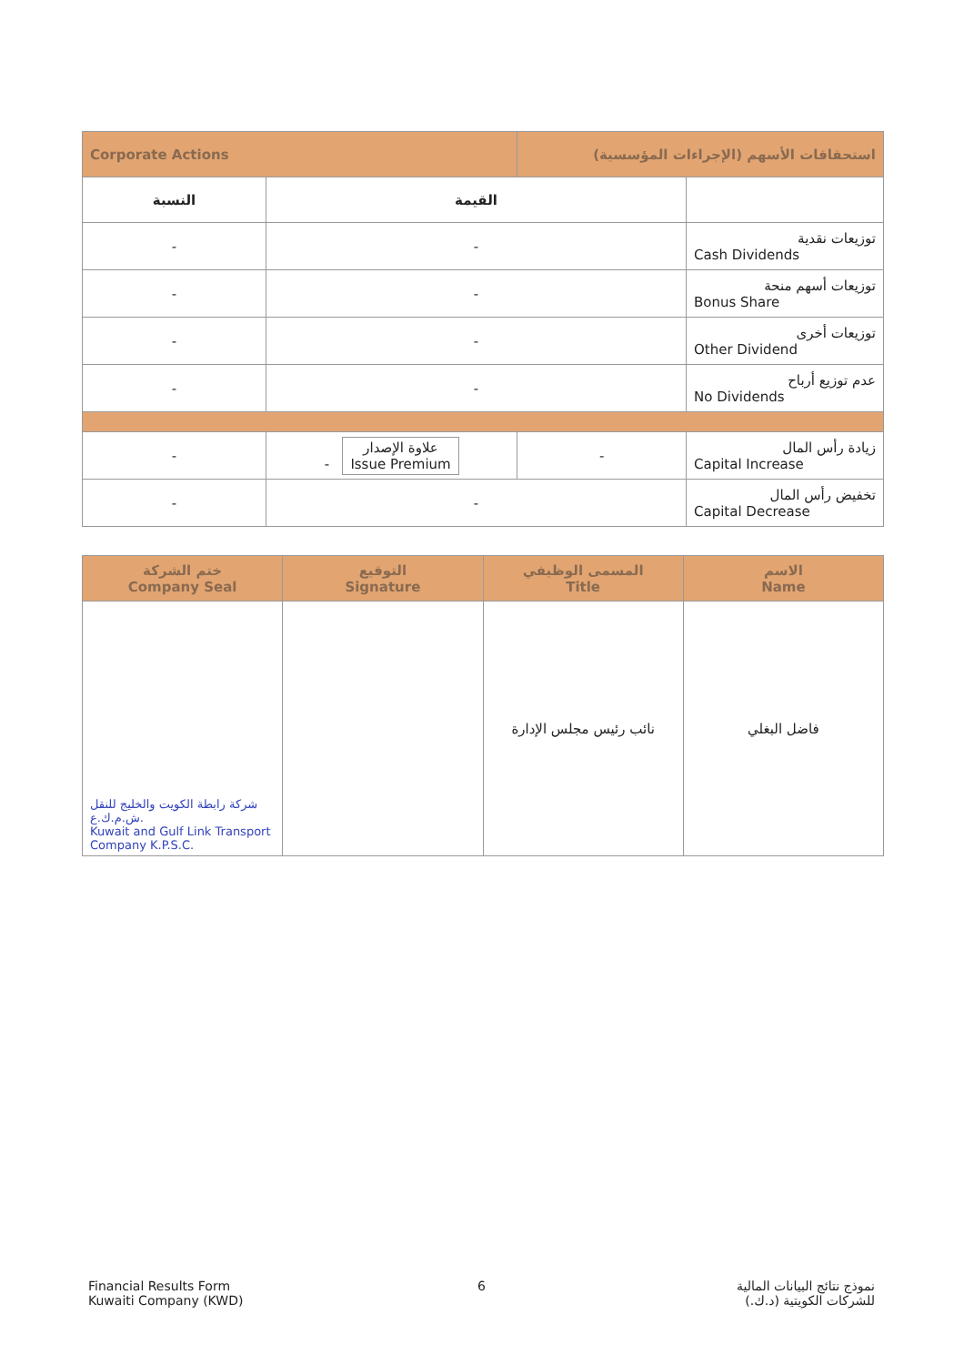| Corporate Actions | | استحقاقات الأسهم (الإجراءات المؤسسية) | |
| النسبة | القيمة | | |
| - | - | | توزيعات نقدية Cash Dividends |
| - | - | | توزيعات أسهم منحة Bonus Share |
| - | - | | توزيعات أخرى Other Dividend |
| - | - | | عدم توزيع أرباح No Dividends |
| - | - علاوة الإصدار Issue Premium | - | زيادة رأس المال Capital Increase |
| - | - | | تخفيض رأس المال Capital Decrease |
| ختم الشركة Company Seal | التوقيع Signature | المسمى الوظيفي Title | الاسم Name |
| شركة رابطة الكويت والخليج للنقل ش.م.ك.ع. Kuwait and Gulf Link Transport Company K.P.S.C. | | نائب رئيس مجلس الإدارة | فاضل البغلي |
Financial Results Form
Kuwaiti Company (KWD)
6
نموذج نتائج البيانات المالية
للشركات الكويتية (د.ك.)